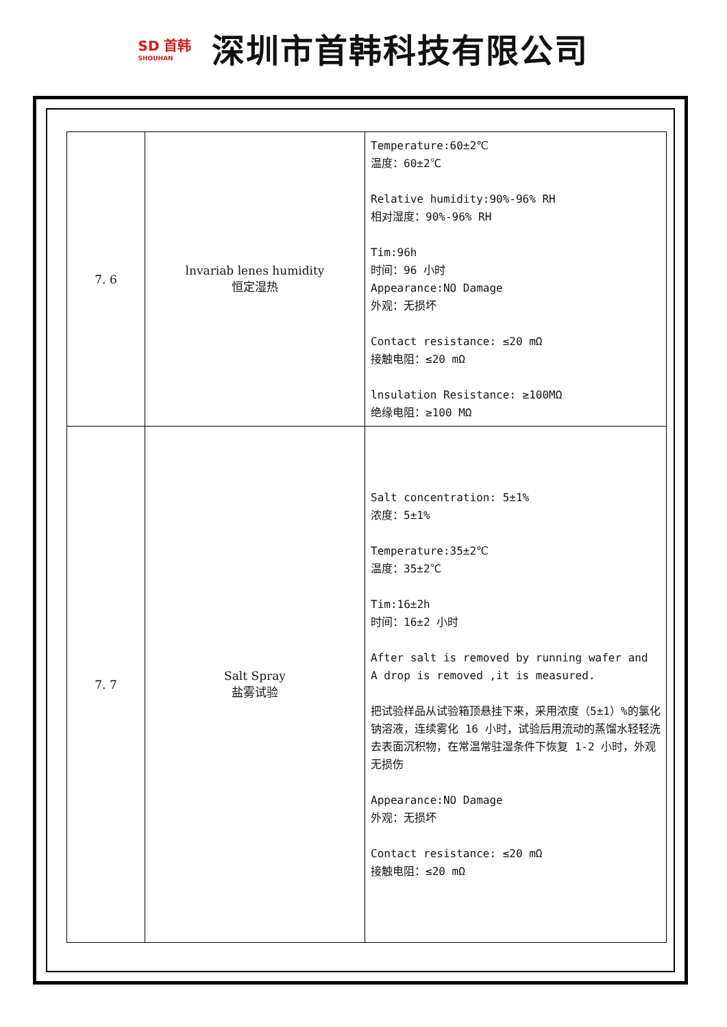SD 首韩
SHOUHAN
深圳市首韩科技有限公司
| 7. 6 | lnvariab lenes humidity 恒定湿热 | Temperature:60±2℃ 温度：60±2℃ Relative humidity:90%-96% RH 相对湿度：90%-96% RH Tim:96h 时间：96 小时 Appearance:NO Damage 外观：无损坏 Contact resistance: ≤20 mΩ 接触电阻：≤20 mΩ lnsulation Resistance: ≥100MΩ 绝缘电阻：≥100 MΩ |
| 7. 7 | Salt Spray 盐雾试验 | Salt concentration: 5±1% 浓度：5±1% Temperature:35±2℃ 温度：35±2℃ Tim:16±2h 时间：16±2 小时 After salt is removed by running wafer and A drop is removed ,it is measured. 把试验样品从试验箱顶悬挂下来，采用浓度（5±1）%的氯化钠溶液，连续雾化 16 小时，试验后用流动的蒸馏水轻轻洗去表面沉积物，在常温常驻湿条件下恢复 1-2 小时，外观无损伤 Appearance:NO Damage 外观：无损坏 Contact resistance: ≤20 mΩ 接触电阻：≤20 mΩ |